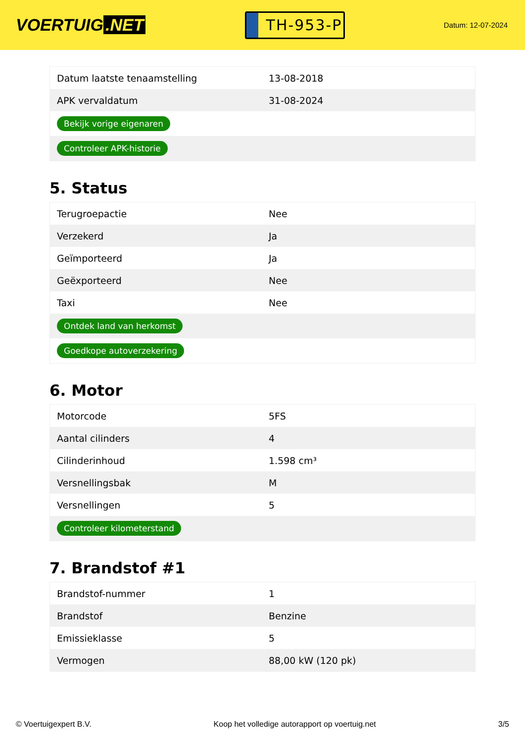VOERTUIG.NET
TH-953-P
Datum: 12-07-2024
| Datum laatste tenaamstelling | 13-08-2018 |
| APK vervaldatum | 31-08-2024 |
| Bekijk vorige eigenaren | |
| Controleer APK-historie | |
5. Status
| Terugroepactie | Nee |
| Verzekerd | Ja |
| Geïmporteerd | Ja |
| Geëxporteerd | Nee |
| Taxi | Nee |
| Ontdek land van herkomst | |
| Goedkope autoverzekering | |
6. Motor
| Motorcode | 5FS |
| Aantal cilinders | 4 |
| Cilinderinhoud | 1.598 cm³ |
| Versnellingsbak | M |
| Versnellingen | 5 |
| Controleer kilometerstand | |
7. Brandstof #1
| Brandstof-nummer | 1 |
| Brandstof | Benzine |
| Emissieklasse | 5 |
| Vermogen | 88,00 kW (120 pk) |
© Voertuigexpert B.V. Koop het volledige autorapport op voertuig.net 3/5